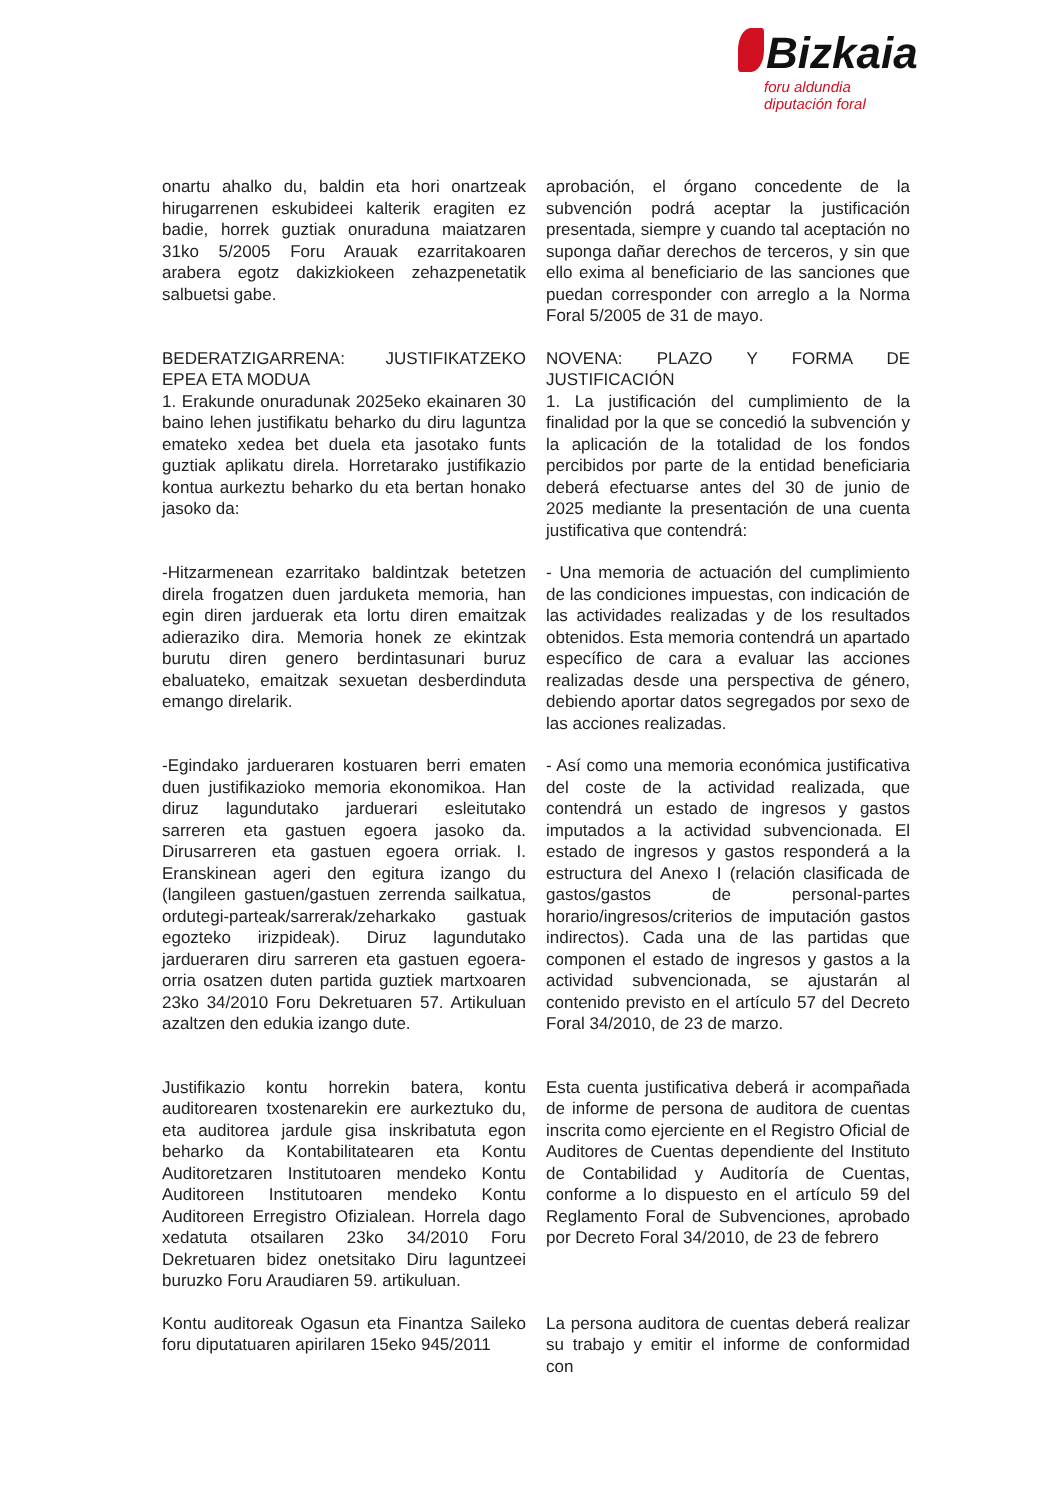Bizkaia
foru aldundia
diputación foral
onartu ahalko du, baldin eta hori onartzeak hirugarrenen eskubideei kalterik eragiten ez badie, horrek guztiak onuraduna maiatzaren 31ko 5/2005 Foru Arauak ezarritakoaren arabera egotz dakizkiokeen zehazpenetatik salbuetsi gabe.
aprobación, el órgano concedente de la subvención podrá aceptar la justificación presentada, siempre y cuando tal aceptación no suponga dañar derechos de terceros, y sin que ello exima al beneficiario de las sanciones que puedan corresponder con arreglo a la Norma Foral 5/2005 de 31 de mayo.
BEDERATZIGARRENA: JUSTIFIKATZEKO EPEA ETA MODUA
1. Erakunde onuradunak 2025eko ekainaren 30 baino lehen justifikatu beharko du diru laguntza emateko xedea bet duela eta jasotako funts guztiak aplikatu direla. Horretarako justifikazio kontua aurkeztu beharko du eta bertan honako jasoko da:
NOVENA: PLAZO Y FORMA DE JUSTIFICACIÓN
1. La justificación del cumplimiento de la finalidad por la que se concedió la subvención y la aplicación de la totalidad de los fondos percibidos por parte de la entidad beneficiaria deberá efectuarse antes del 30 de junio de 2025 mediante la presentación de una cuenta justificativa que contendrá:
-Hitzarmenean ezarritako baldintzak betetzen direla frogatzen duen jarduketa memoria, han egin diren jarduerak eta lortu diren emaitzak adieraziko dira. Memoria honek ze ekintzak burutu diren genero berdintasunari buruz ebaluateko, emaitzak sexuetan desberdinduta emango direlarik.
- Una memoria de actuación del cumplimiento de las condiciones impuestas, con indicación de las actividades realizadas y de los resultados obtenidos. Esta memoria contendrá un apartado específico de cara a evaluar las acciones realizadas desde una perspectiva de género, debiendo aportar datos segregados por sexo de las acciones realizadas.
-Egindako jardueraren kostuaren berri ematen duen justifikazioko memoria ekonomikoa. Han diruz lagundutako jarduerari esleitutako sarreren eta gastuen egoera jasoko da. Dirusarreren eta gastuen egoera orriak. I. Eranskinean ageri den egitura izango du (langileen gastuen/gastuen zerrenda sailkatua, ordutegi-parteak/sarrerak/zeharkako gastuak egozteko irizpideak). Diruz lagundutako jardueraren diru sarreren eta gastuen egoera-orria osatzen duten partida guztiek martxoaren 23ko 34/2010 Foru Dekretuaren 57. Artikuluan azaltzen den edukia izango dute.
- Así como una memoria económica justificativa del coste de la actividad realizada, que contendrá un estado de ingresos y gastos imputados a la actividad subvencionada. El estado de ingresos y gastos responderá a la estructura del Anexo I (relación clasificada de gastos/gastos de personal-partes horario/ingresos/criterios de imputación gastos indirectos). Cada una de las partidas que componen el estado de ingresos y gastos a la actividad subvencionada, se ajustarán al contenido previsto en el artículo 57 del Decreto Foral 34/2010, de 23 de marzo.
Justifikazio kontu horrekin batera, kontu auditorearen txostenarekin ere aurkeztuko du, eta auditorea jardule gisa inskribatuta egon beharko da Kontabilitatearen eta Kontu Auditoretzaren Institutoaren mendeko Kontu Auditoreen Institutoaren mendeko Kontu Auditoreen Erregistro Ofizialean. Horrela dago xedatuta otsailaren 23ko 34/2010 Foru Dekretuaren bidez onetsitako Diru laguntzeei buruzko Foru Araudiaren 59. artikuluan.
Esta cuenta justificativa deberá ir acompañada de informe de persona de auditora de cuentas inscrita como ejerciente en el Registro Oficial de Auditores de Cuentas dependiente del Instituto de Contabilidad y Auditoría de Cuentas, conforme a lo dispuesto en el artículo 59 del Reglamento Foral de Subvenciones, aprobado por Decreto Foral 34/2010, de 23 de febrero
Kontu auditoreak Ogasun eta Finantza Saileko foru diputatuaren apirilaren 15eko 945/2011
La persona auditora de cuentas deberá realizar su trabajo y emitir el informe de conformidad con